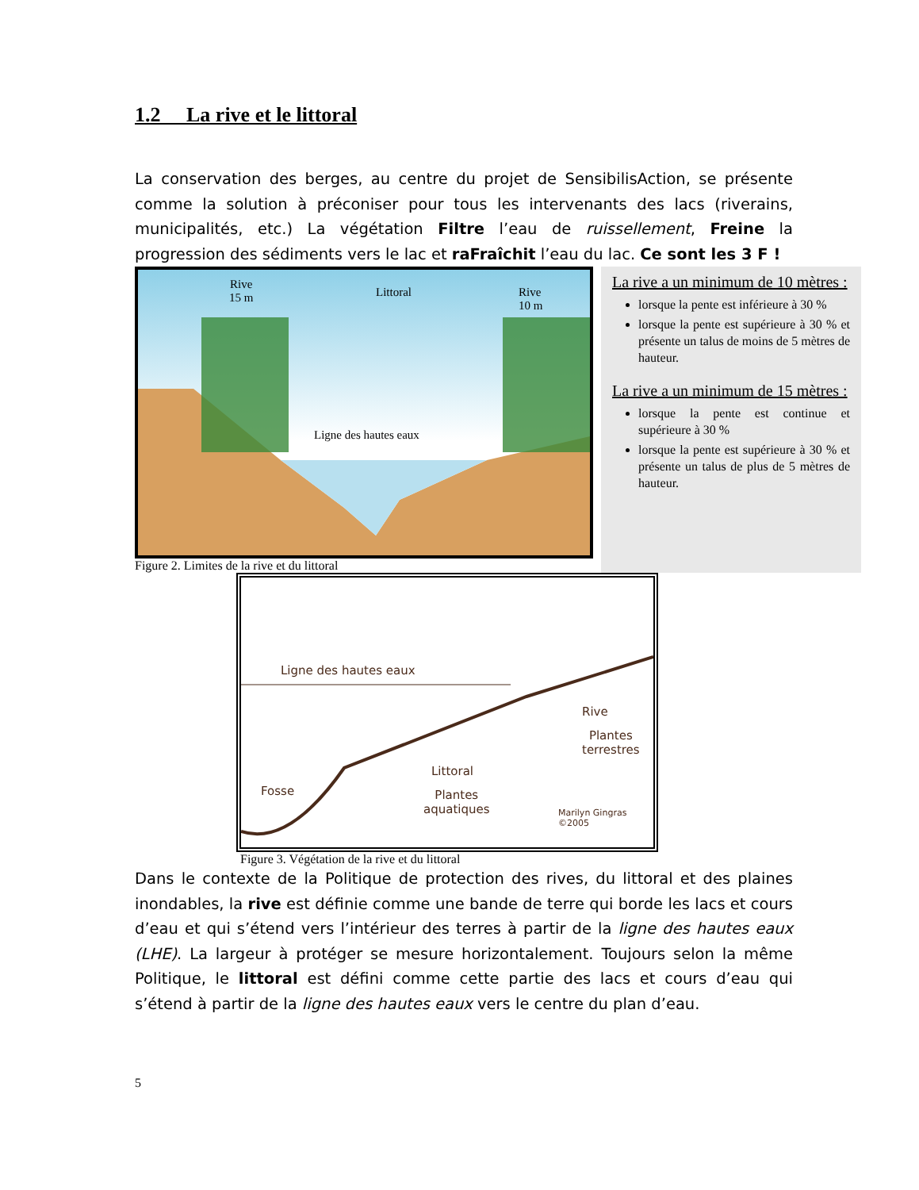1.2 La rive et le littoral
La conservation des berges, au centre du projet de SensibilisAction, se présente comme la solution à préconiser pour tous les intervenants des lacs (riverains, municipalités, etc.) La végétation Filtre l’eau de ruissellement, Freine la progression des sédiments vers le lac et raFraîchit l’eau du lac. Ce sont les 3 F !
Rive
15 m Littoral Rive
10 m
Ligne des hautes eaux
Figure 2. Limites de la rive et du littoral
La rive a un minimum de 10 mètres :
lorsque la pente est inférieure à 30 %
lorsque la pente est supérieure à 30 % et présente un talus de moins de 5 mètres de hauteur.
La rive a un minimum de 15 mètres :
lorsque la pente est continue et supérieure à 30 %
lorsque la pente est supérieure à 30 % et présente un talus de plus de 5 mètres de hauteur.
Ligne des hautes eaux
Rive
Plantes
terrestres
Littoral
Plantes
aquatiques
Fosse
Marilyn Gingras ©2005
Figure 3. Végétation de la rive et du littoral
Dans le contexte de la Politique de protection des rives, du littoral et des plaines inondables, la rive est définie comme une bande de terre qui borde les lacs et cours d’eau et qui s’étend vers l’intérieur des terres à partir de la ligne des hautes eaux (LHE). La largeur à protéger se mesure horizontalement. Toujours selon la même Politique, le littoral est défini comme cette partie des lacs et cours d’eau qui s’étend à partir de la ligne des hautes eaux vers le centre du plan d’eau.
5